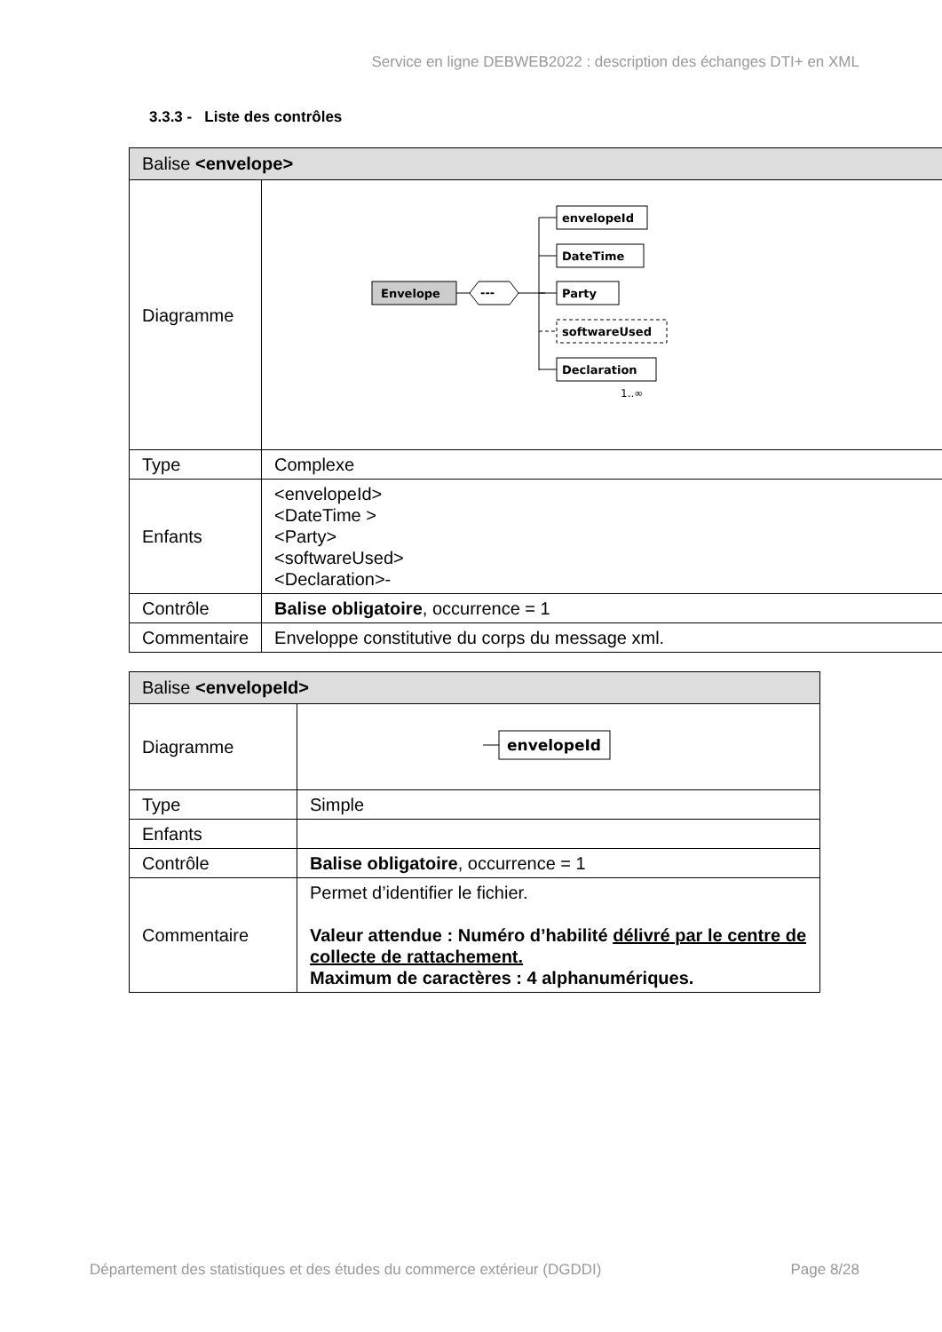Service en ligne DEBWEB2022 : description des échanges DTI+ en XML
3.3.3 - Liste des contrôles
| Balise <envelope> | |
| --- | --- |
| Diagramme | Envelope --- envelopeId DateTime Party softwareUsed Declaration 1..∞ |
| Type | Complexe |
| Enfants | <envelopeId> <DateTime > <Party> <softwareUsed> <Declaration>- |
| Contrôle | Balise obligatoire , occurrence = 1 |
| Commentaire | Enveloppe constitutive du corps du message xml. |
| Balise <envelopeId> | |
| --- | --- |
| Diagramme | envelopeId |
| Type | Simple |
| Enfants | |
| Contrôle | Balise obligatoire , occurrence = 1 |
| Commentaire | Permet d’identifier le fichier. Valeur attendue : Numéro d’habilité délivré par le centre de collecte de rattachement. Maximum de caractères : 4 alphanumériques. |
Département des statistiques et des études du commerce extérieur (DGDDI) Page 8/28